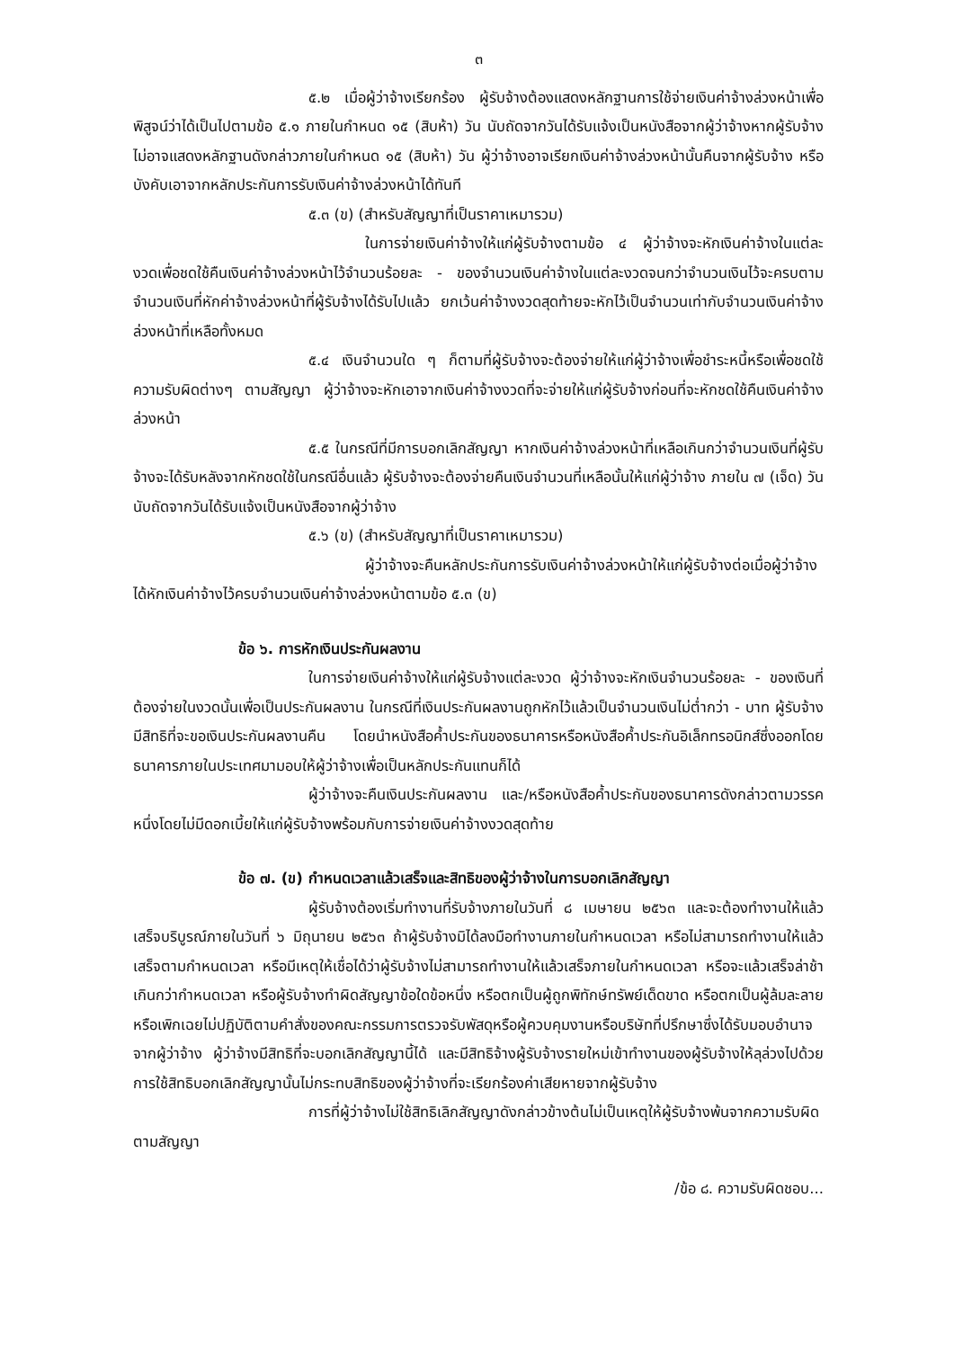๓
๕.๒ เมื่อผู้ว่าจ้างเรียกร้อง ผู้รับจ้างต้องแสดงหลักฐานการใช้จ่ายเงินค่าจ้างล่วงหน้าเพื่อพิสูจน์ว่าได้เป็นไปตามข้อ ๕.๑ ภายในกำหนด ๑๕ (สิบห้า) วัน นับถัดจากวันได้รับแจ้งเป็นหนังสือจากผู้ว่าจ้างหากผู้รับจ้างไม่อาจแสดงหลักฐานดังกล่าวภายในกำหนด ๑๕ (สิบห้า) วัน ผู้ว่าจ้างอาจเรียกเงินค่าจ้างล่วงหน้านั้นคืนจากผู้รับจ้าง หรือบังคับเอาจากหลักประกันการรับเงินค่าจ้างล่วงหน้าได้ทันที
๕.๓ (ข) (สำหรับสัญญาที่เป็นราคาเหมารวม)
ในการจ่ายเงินค่าจ้างให้แก่ผู้รับจ้างตามข้อ ๔ ผู้ว่าจ้างจะหักเงินค่าจ้างในแต่ละงวดเพื่อชดใช้คืนเงินค่าจ้างล่วงหน้าไว้จำนวนร้อยละ - ของจำนวนเงินค่าจ้างในแต่ละงวดจนกว่าจำนวนเงินไว้จะครบตามจำนวนเงินที่หักค่าจ้างล่วงหน้าที่ผู้รับจ้างได้รับไปแล้ว ยกเว้นค่าจ้างงวดสุดท้ายจะหักไว้เป็นจำนวนเท่ากับจำนวนเงินค่าจ้างล่วงหน้าที่เหลือทั้งหมด
๕.๔ เงินจำนวนใด ๆ ก็ตามที่ผู้รับจ้างจะต้องจ่ายให้แก่ผู้ว่าจ้างเพื่อชำระหนี้หรือเพื่อชดใช้ความรับผิดต่างๆ ตามสัญญา ผู้ว่าจ้างจะหักเอาจากเงินค่าจ้างงวดที่จะจ่ายให้แก่ผู้รับจ้างก่อนที่จะหักชดใช้คืนเงินค่าจ้างล่วงหน้า
๕.๕ ในกรณีที่มีการบอกเลิกสัญญา หากเงินค่าจ้างล่วงหน้าที่เหลือเกินกว่าจำนวนเงินที่ผู้รับจ้างจะได้รับหลังจากหักชดใช้ในกรณีอื่นแล้ว ผู้รับจ้างจะต้องจ่ายคืนเงินจำนวนที่เหลือนั้นให้แก่ผู้ว่าจ้าง ภายใน ๗ (เจ็ด) วัน นับถัดจากวันได้รับแจ้งเป็นหนังสือจากผู้ว่าจ้าง
๕.๖ (ข) (สำหรับสัญญาที่เป็นราคาเหมารวม)
ผู้ว่าจ้างจะคืนหลักประกันการรับเงินค่าจ้างล่วงหน้าให้แก่ผู้รับจ้างต่อเมื่อผู้ว่าจ้างได้หักเงินค่าจ้างไว้ครบจำนวนเงินค่าจ้างล่วงหน้าตามข้อ ๕.๓ (ข)
ข้อ ๖. การหักเงินประกันผลงาน
ในการจ่ายเงินค่าจ้างให้แก่ผู้รับจ้างแต่ละงวด ผู้ว่าจ้างจะหักเงินจำนวนร้อยละ - ของเงินที่ต้องจ่ายในงวดนั้นเพื่อเป็นประกันผลงาน ในกรณีที่เงินประกันผลงานถูกหักไว้แล้วเป็นจำนวนเงินไม่ต่ำกว่า - บาท ผู้รับจ้างมีสิทธิที่จะขอเงินประกันผลงานคืน โดยนำหนังสือค้ำประกันของธนาคารหรือหนังสือค้ำประกันอิเล็กทรอนิกส์ซึ่งออกโดยธนาคารภายในประเทศมามอบให้ผู้ว่าจ้างเพื่อเป็นหลักประกันแทนก็ได้
ผู้ว่าจ้างจะคืนเงินประกันผลงาน และ/หรือหนังสือค้ำประกันของธนาคารดังกล่าวตามวรรคหนึ่งโดยไม่มีดอกเบี้ยให้แก่ผู้รับจ้างพร้อมกับการจ่ายเงินค่าจ้างงวดสุดท้าย
ข้อ ๗. (ข) กำหนดเวลาแล้วเสร็จและสิทธิของผู้ว่าจ้างในการบอกเลิกสัญญา
ผู้รับจ้างต้องเริ่มทำงานที่รับจ้างภายในวันที่ ๘ เมษายน ๒๕๖๓ และจะต้องทำงานให้แล้วเสร็จบริบูรณ์ภายในวันที่ ๖ มิถุนายน ๒๕๖๓ ถ้าผู้รับจ้างมิได้ลงมือทำงานภายในกำหนดเวลา หรือไม่สามารถทำงานให้แล้วเสร็จตามกำหนดเวลา หรือมีเหตุให้เชื่อได้ว่าผู้รับจ้างไม่สามารถทำงานให้แล้วเสร็จภายในกำหนดเวลา หรือจะแล้วเสร็จล่าช้าเกินกว่ากำหนดเวลา หรือผู้รับจ้างทำผิดสัญญาข้อใดข้อหนึ่ง หรือตกเป็นผู้ถูกพิทักษ์ทรัพย์เด็ดขาด หรือตกเป็นผู้ล้มละลาย หรือเพิกเฉยไม่ปฏิบัติตามคำสั่งของคณะกรรมการตรวจรับพัสดุหรือผู้ควบคุมงานหรือบริษัทที่ปรึกษาซึ่งได้รับมอบอำนาจจากผู้ว่าจ้าง ผู้ว่าจ้างมีสิทธิที่จะบอกเลิกสัญญานี้ได้ และมีสิทธิจ้างผู้รับจ้างรายใหม่เข้าทำงานของผู้รับจ้างให้ลุล่วงไปด้วย การใช้สิทธิบอกเลิกสัญญานั้นไม่กระทบสิทธิของผู้ว่าจ้างที่จะเรียกร้องค่าเสียหายจากผู้รับจ้าง
การที่ผู้ว่าจ้างไม่ใช้สิทธิเลิกสัญญาดังกล่าวข้างต้นไม่เป็นเหตุให้ผู้รับจ้างพ้นจากความรับผิดตามสัญญา
/ข้อ ๘. ความรับผิดชอบ...